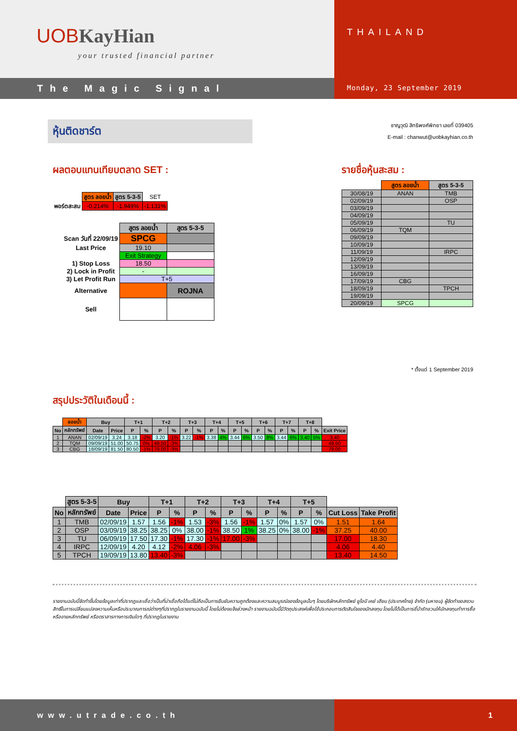UOBKayHian
your trusted financial partner
The Magic Signal
THAILAND
Monday, 23 September 2019
หุ้นติดชาร์ต
ชาญวุฒิ สิทธิพงศ์พิทยา เลขที่ 039405
E-mail : chanwut@uobkayhian.co.th
ผลตอบแทนเทียบตลาด SET :
| | สูตร ลอยน้ำ | สูตร 5-3-5 | SET |
| พอร์ตสะสม | -0.214% | -1.949% | -1.131% |
| | สูตร ลอยน้ำ | สูตร 5-3-5 |
| Scan วันที่ 22/09/19 | SPCG | |
| Last Price | 19.10 | |
| | Exit Strategy | |
| 1) Stop Loss | 18.50 | |
| 2) Lock in Profit | - | |
| 3) Let Profit Run | T+5 | |
| Alternative | | ROJNA |
| Sell | | |
รายชื่อหุ้นสะสม :
| | สูตร ลอยน้ำ | สูตร 5-3-5 |
| 30/08/19 | ANAN | TMB |
| 02/09/19 | | OSP |
| 03/09/19 | | |
| 04/09/19 | | |
| 05/09/19 | | TU |
| 06/09/19 | TQM | |
| 09/09/19 | | |
| 10/09/19 | | |
| 11/09/19 | | IRPC |
| 12/09/19 | | |
| 13/09/19 | | |
| 16/09/19 | | |
| 17/09/19 | CBG | |
| 18/09/19 | | TPCH |
| 19/09/19 | | |
| 20/09/19 | SPCG | |
* ตั้งแต่ 1 September 2019
สรุปประวัติในเดือนนี้ :
| | ลอยน้ำ | Buy | | T+1 | | T+2 | | T+3 | | T+4 | | T+5 | | T+6 | | T+7 | | T+8 | | |
| No | หลักทรัพย์ | Date | Price | P | % | P | % | P | % | P | % | P | % | P | % | P | % | P | % | Exit Price |
| 1 | ANAN | 02/09/19 | 3.24 | 3.18 | -2% | 3.20 | -1% | 3.22 | -1% | 3.38 | 4% | 3.44 | 6% | 3.50 | 8% | 3.44 | 6% | 3.40 | 5% | 3.40 |
| 2 | TQM | 09/09/19 | 51.00 | 50.75 | 0% | 49.50 | -3% | | | | | | | | | | | | | 49.50 |
| 3 | CBG | 18/09/19 | 81.50 | 80.50 | -1% | 79.00 | -3% | | | | | | | | | | | | | 79.00 |
| | สูตร 5-3-5 | Buy | | T+1 | | T+2 | | T+3 | | T+4 | | T+5 | | | |
| No | หลักทรัพย์ | Date | Price | P | % | P | % | P | % | P | % | P | % | Cut Loss | Take Profit |
| 1 | TMB | 02/09/19 | 1.57 | 1.56 | -1% | 1.53 | -3% | 1.56 | -1% | 1.57 | 0% | 1.57 | 0% | 1.51 | 1.64 |
| 2 | OSP | 03/09/19 | 38.25 | 38.25 | 0% | 38.00 | -1% | 38.50 | 1% | 38.25 | 0% | 38.00 | -1% | 37.25 | 40.00 |
| 3 | TU | 06/09/19 | 17.50 | 17.30 | -1% | 17.30 | -1% | 17.00 | -3% | | | | | 17.00 | 18.30 |
| 4 | IRPC | 12/09/19 | 4.20 | 4.12 | -2% | 4.06 | -3% | | | | | | | 4.06 | 4.40 |
| 5 | TPCH | 19/09/19 | 13.80 | 13.40 | -3% | | | | | | | | | 13.40 | 14.50 |
รายงานฉบับนี้จัดทำขึ้นโดยข้อมูลเท่าที่ปรากฏและเชื่อว่าเป็นที่น่าเชื่อถือได้แต่ไม่ถือเป็นการยืนยันความถูกต้องและความสมบูรณ์ของข้อมูลนั้นๆ โดยบริษัทหลักทรัพย์ ยูโอบี เคย์ เฮียน (ประเทศไทย) จำกัด (มหาชน) ผู้จัดทำขอสงวนสิทธิ์ในการเปลี่ยนแปลงความเห็นหรือประมาณการณ์ต่างๆที่ปรากฏในรายงานฉบับนี้ โดยไม่ต้องแจ้งล่วงหน้า รายงานฉบับนี้มีวัตถุประสงค์เพื่อใช้ประกอบการตัดสินใจของนักลงทุน โดยไม่ได้เป็นการชี้นำชักชวนให้นักลงทุนทำการซื้อหรือขายหลักทรัพย์ หรือตราสารทางการเงินใดๆ ที่ปรากฏในรายงาน
www.utrade.co.th 1